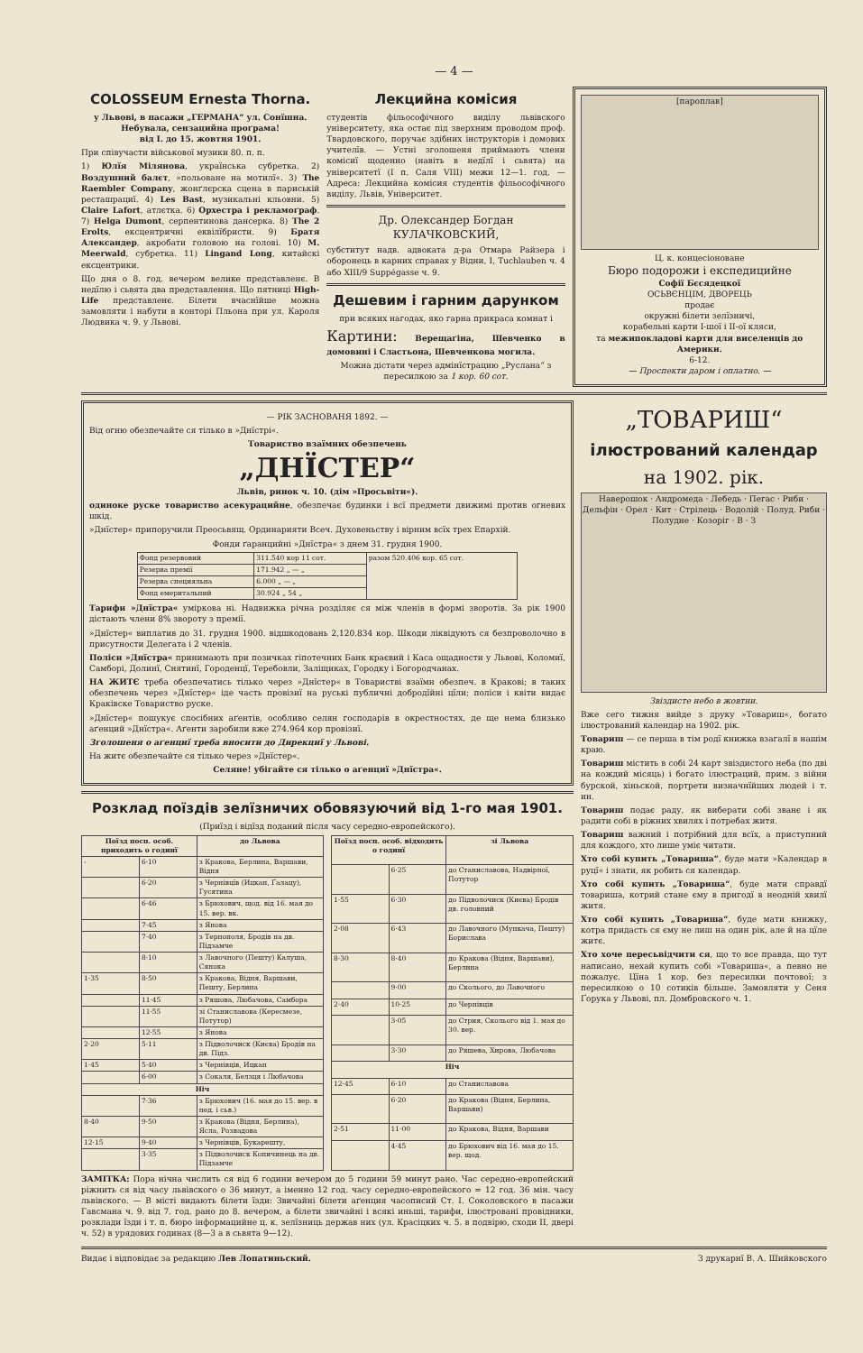— 4 —
COLOSSEUM Ernesta Thorna.
у Львові, в пасажи „ГЕРМАНА“ ул. Сонїшна.
Небувала, сензацийна проґрама!
від I. до 15. жовтня 1901.
При співучасти військової музики 80. п. п.
1) Юлїя Мілянова, українська субретка. 2) Воздушний балєт, »польоване на мотилї«. 3) The Raembler Company, жонґлєрска сцена в париській ресташрациї. 4) Les Bast, музикальні кльовни. 5) Claire Lafort, атлєтка. 6) Орхестра і рекламоґраф. 7) Helga Dumont, серпентинова дансерка. 8) The 2 Erolts, ексцентричні еквілїбристи. 9) Братя Александер, акробати головою на голові. 10) M. Meerwald, субретка. 11) Lingand Long, китайскі ексцентрики.
Що дня о 8. год. вечером велике представленє. В недїлю і сьвята два представлення. Що пятниці High-Life представленє. Білети вчаснїйше можна замовляти і набути в конторі Пльона при ул. Кароля Людвика ч. 9. у Львові.
Лекцийна комісия
студентів фільософічного виділу львівского університету, яка остає під зверхним проводом проф. Твардовского, поручає здібних інструкторів і домових учителїв. — Устні зголошеня приймають члени комісиї щоденно (навіть в недїлї і сьвята) на університетї (I п. Саля VIII) межи 12—1. год. — Адреса: Лекцийна комісия студентів фільософічного виділу, Львів, Університет.
Др. Олександер Богдан КУЛАЧКОВСКИЙ,
субститут надв. адвоката д-ра Отмара Райзера і оборонець в карних справах у Відни, I, Tuchlauben ч. 4 або XIII/9 Suppégasse ч. 9.
Дешевим і гарним дарунком
при всяких нагодах, яко гарна прикраса комнат і
Картини: Верещаґіна, Шевченко в домовині і Сластьона, Шевченкова могила.
Можна дістати через адмінїстрацию „Руслана“ з пересилкою за 1 кор. 60 сот.
[пароплав]
Ц. к. концесіоноване
Бюро подорожи і експедицийне
Софії Бєсядецкої
ОСЬВЄНЦІМ, ДВОРЕЦЬ
продає
окружні білети зелїзничі,
корабельні карти I-шої і II-ої кляси,
та межипокладові карти для виселенців до Америки.
6-12.
— Проспекти даром і оплатно. —
— РІК ЗАСНОВАНЯ 1892. —
Від огню обезпечайте ся тілько в »Днїстрі«.
Товариство взаїмних обезпечень
„ДНЇСТЕР“
Львів, ринок ч. 10. (дім »Просьвіти«).
одиноке руске товариство асекурацийне, обезпечає будинки і всї предмети движимі против огневих шкід.
»Днїстер« припоручили Преосьвящ. Ординарияти Всеч. Духовеньству і вірним всїх трех Епархій.
Фонди ґаранцийні »Днїстра« з днем 31. грудня 1900.
| Фонд резервовий | 311.540 кор 11 сот. | разом 520.406 кор. 65 сот. |
| Резерва премії | 171.942 „ — „ | |
| Резерва специяльна | 6.000 „ — „ | |
| Фонд емеритальний | 30.924 „ 54 „ | |
Тарифи »Днїстра« уміркова ні. Надвижка річна розділяє ся між членів в формі зворотів. За рік 1900 дістають члени 8% звороту з премії.
»Днїстер« виплатив до 31. грудня 1900. відшкодовань 2,120.834 кор. Шкоди ліквідують ся безпроволочно в присутности Делегата і 2 членів.
Поліси »Днїстра« принимають при позичках гіпотечних Банк краєвий і Каса ощадности у Львові, Коломиї, Самборі, Долинї, Снятинї, Городенцї, Теребовли, Заліщиках, Городку і Богородчанах.
НА ЖИТЄ треба обезпечатись тілько через »Днїстер« в Товаристві взаїмн обезпеч. в Кракові; в таких обезпечень через »Днїстер« іде часть провізиї на руські публичні добродїйні цїли; поліси і квіти видає Краківске Товариство руске.
»Днїстер« пошукує спосібних аґентів, особливо селян господарів в окрестностях, де ще нема близько аґенций »Днїстра«. Аґенти заробили вже 274.964 кор провізиї.
Зголошеня о аґенциї треба вносити до Дирекциї у Львові.
На житє обезпечайте ся тілько через »Днїстер«.
Селяне! убігайте ся тілько о аґенциї »Днїстра«.
Розклад поїздів зелїзничих обовязуючий від 1-го мая 1901.
(Приїзд і відїзд поданий після часу середно-европейского).
| Поїзд посп. особ. приходить о годинї | | до Львова |
| --- | --- | --- |
| - | 6·10 | з Кракова, Берлина, Варшави, Відня |
| | 6·20 | з Чернівцїв (Ицкан, Ґалацу), Гусятина |
| | 6·46 | з Брюхович, щод. від 16. мая до 15. вер. вк. |
| | 7·45 | з Янова |
| | 7·40 | з Тернополя, Бродів на дв. Підзамче |
| | 8·10 | з Лавочного (Пешту) Калуша, Сянока |
| 1·35 | 8·50 | з Кракова, Відня, Варшави, Пешту, Берлина |
| | 11·45 | з Ряшова, Любачова, Самбора |
| | 11·55 | зі Станиславова (Кересмезе, Потутор) |
| | 12·55 | з Янова |
| 2·20 | 5·11 | з Підволочиск (Києва) Бродів на дв. Підз. |
| 1·45 | 5·40 | з Чернівців, Ицкан |
| | 6·00 | з Сокаля, Белзця і Любачова |
| Ніч | | |
| | 7·36 | з Брюхович (16. мая до 15. вер. в нед. і сьв.) |
| 8·40 | 9·50 | з Кракова (Відня, Берлина), Ясла, Розвадова |
| 12·15 | 9·40 | з Чернівців, Букарешту, |
| | 3·35 | з Підволочиск Копичинець на дв. Підзамче |
| Поїзд посп. особ. відходить о годинї | | зі Львова |
| --- | --- | --- |
| | 6·25 | до Станиславова, Надвірної, Потутор |
| 1·55 | 6·30 | до Підволочиск (Києва) Бродів дв. головний |
| 2·08 | 6·43 | до Лавочного (Мункача, Пешту) Борислава |
| 8·30 | 8·40 | до Кракова (Відня, Варшави), Берлина |
| | 9·00 | до Сколього, до Лавочного |
| 2·40 | 10·25 | до Чернівців |
| | 3·05 | до Стрия, Сколього від 1. мая до 30. вер. |
| | 3·30 | до Ряшева, Хирова, Любачова |
| Ніч | | |
| 12·45 | 6·10 | до Станиславова |
| | 6·20 | до Кракова (Відня, Берлина, Варшави) |
| 2·51 | 11·00 | до Кракова, Відня, Варшави |
| | 4·45 | до Брюхович від 16. мая до 15. вер. щод. |
ЗАМІТКА: Пора нічна числить ся від 6 години вечером до 5 години 59 минут рано. Час середно-европейский ріжнить ся від часу львівского о 36 минут, а іменно 12 год. часу середно-европейского = 12 год. 36 мін. часу львівского. — В місті видають білети їзди: Звичайні білети аґенция часописий Ст. I. Соколовского в пасажи Гавсмана ч. 9. від 7. год. рано до 8. вечером, а білети звичайні і всякі иньші, тарифи, ілюстровані провідники, розклади їзди і т. п. бюро інформацийне ц. к. зелїзниць держав них (ул. Красіцких ч. 5. в подвірю, сходи II, двері ч. 52) в урядових годинах (8—3 а в сьвята 9—12).
„ТОВАРИШ“
ілюстрований календар
на 1902. рік.
Наверошок · Андромеда · Лебедь · Пегас · Риби · Дельфін · Орел · Кит · Стрілець · Водолій · Полуд. Риби · Полудне · Козоріг · В · З
Звіздисте небо в жовтни.
Вже сего тижня вийде з друку »Товариш«, богато ілюстрований календар на 1902. рік.
Товариш — се перша в тім родї книжка взагалї в нашім краю.
Товариш містить в собі 24 карт звіздистого неба (по дві на кождий місяць) і богато ілюстраций, прим. з війни бурской, хіньской, портрети визначнїйших людей і т. ин.
Товариш подає раду, як виберати собі званє і як радити собі в ріжних хвилях і потребах житя.
Товариш важний і потрібний для всїх, а приступний для кождого, хто лише уміє читати.
Хто собі купить „Товариша“, буде мати »Календар в руцї« і знати, як робить ся календар.
Хто собі купить „Товариша“, буде мати справдї товариша, котрий стане єму в пригодї в неодній хвилї житя.
Хто собі купить „Товариша“, буде мати книжку, котра придасть ся єму не лиш на один рік, але й на цїле житє.
Хто хоче пересьвідчити ся, що то все правда, що тут написано, нехай купить собі »Товариша«, а певно не пожалує. Цїна 1 кор. без пересилки почтової; з пересилкою о 10 сотиків більше. Замовляти у Сеня Ґорука у Львові, пл. Домбровского ч. 1.
Видає і відповідає за редакцию Лев Лопатиньский. З друкарнї В. А. Шийковского